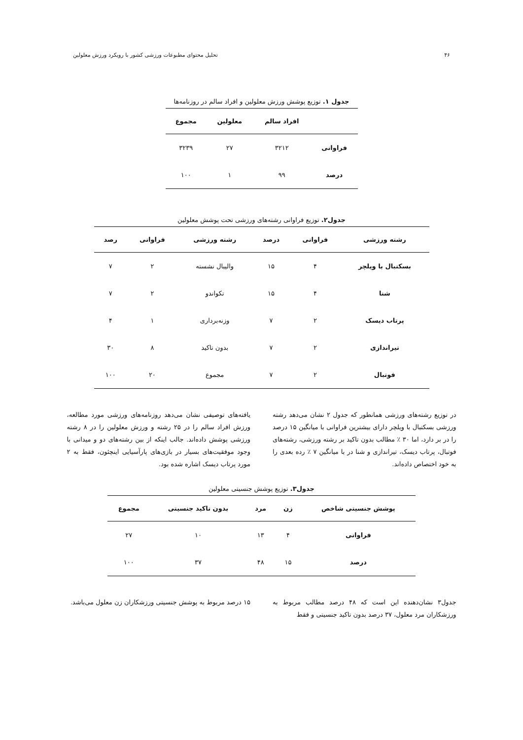۴۶ تحلیل محتوای مطبوعات ورزشی کشور با رویکرد ورزش معلولین
جدول ۱. توزیع پوشش ورزش معلولین و افراد سالم در روزنامه‌ها
| | افراد سالم | معلولین | مجموع |
| --- | --- | --- | --- |
| فراوانی | ۳۲۱۲ | ۲۷ | ۳۲۳۹ |
| درصد | ۹۹ | ۱ | ۱۰۰ |
جدول۲. توزیع فراوانی رشته‌های ورزشی تحت پوشش معلولین
| رشته ورزشی | فراوانی | درصد | رشته ورزشی | فراوانی | رصد |
| --- | --- | --- | --- | --- | --- |
| بسکتبال با ویلچر | ۴ | ۱۵ | والیبال نشسته | ۲ | ۷ |
| شنا | ۴ | ۱۵ | تکواندو | ۲ | ۷ |
| پرتاب دیسک | ۲ | ۷ | وزنه‌برداری | ۱ | ۴ |
| تیراندازی | ۲ | ۷ | بدون تاکید | ۸ | ۳۰ |
| فوتبال | ۲ | ۷ | مجموع | ۲۰ | ۱۰۰ |
در توزیع رشته‌های ورزشی همانطور که جدول ۲ نشان می‌دهد رشته ورزشی بسکتبال با ویلچر دارای بیشترین فراوانی با میانگین ۱۵ درصد را در بر دارد، اما ۳۰ ٪ مطالب بدون تاکید بر رشته ورزشی، رشته‌های فوتبال، پرتاب دیسک، تیراندازی و شنا در با میانگین ۷ ٪ رده بعدی را به خود اختصاص داده‌اند.
یافته‌های توصیفی نشان می‌دهد روزنامه‌های ورزشی مورد مطالعه، ورزش افراد سالم را در ۲۵ رشته و ورزش معلولین را در ۸ رشته ورزشی پوشش داده‌اند. جالب اینکه از بین رشته‌های دو و میدانی با وجود موفقیت‌های بسیار در بازی‌های پارآسیایی اینچئون، فقط به ۲ مورد پرتاب دیسک اشاره شده بود.
جدول۳. توزیع پوشش جنسیتی معلولین
| پوشش جنسیتی شاخص | زن | مرد | بدون تاکید جنسیتی | مجموع |
| --- | --- | --- | --- | --- |
| فراوانی | ۴ | ۱۳ | ۱۰ | ۲۷ |
| درصد | ۱۵ | ۴۸ | ۳۷ | ۱۰۰ |
جدول۳ نشان‌دهنده این است که ۴۸ درصد مطالب مربوط به ورزشکاران مرد معلول، ۳۷ درصد بدون تاکید جنسیتی و فقط
۱۵ درصد مربوط به پوشش جنسیتی ورزشکاران زن معلول می‌باشد.